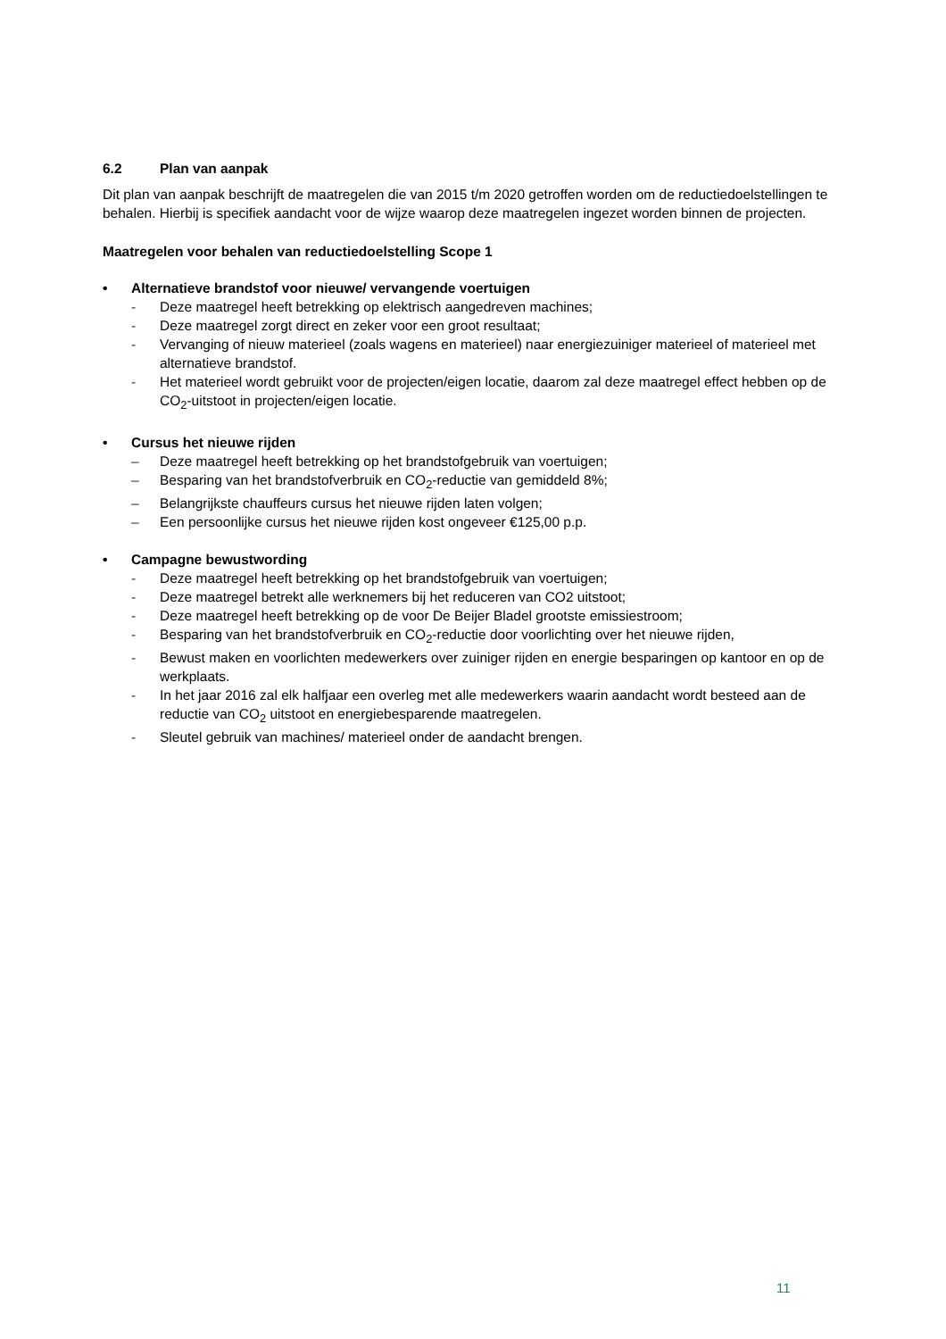6.2 Plan van aanpak
Dit plan van aanpak beschrijft de maatregelen die van 2015 t/m 2020 getroffen worden om de reductiedoelstellingen te behalen. Hierbij is specifiek aandacht voor de wijze waarop deze maatregelen ingezet worden binnen de projecten.
Maatregelen voor behalen van reductiedoelstelling Scope 1
• Alternatieve brandstof voor nieuwe/ vervangende voertuigen
- Deze maatregel heeft betrekking op elektrisch aangedreven machines;
- Deze maatregel zorgt direct en zeker voor een groot resultaat;
- Vervanging of nieuw materieel (zoals wagens en materieel) naar energiezuiniger materieel of materieel met alternatieve brandstof.
- Het materieel wordt gebruikt voor de projecten/eigen locatie, daarom zal deze maatregel effect hebben op de CO<sub>2</sub>-uitstoot in projecten/eigen locatie.
• Cursus het nieuwe rijden
– Deze maatregel heeft betrekking op het brandstofgebruik van voertuigen;
– Besparing van het brandstofverbruik en CO<sub>2</sub>-reductie van gemiddeld 8%;
– Belangrijkste chauffeurs cursus het nieuwe rijden laten volgen;
– Een persoonlijke cursus het nieuwe rijden kost ongeveer €125,00 p.p.
• Campagne bewustwording
- Deze maatregel heeft betrekking op het brandstofgebruik van voertuigen;
- Deze maatregel betrekt alle werknemers bij het reduceren van CO2 uitstoot;
- Deze maatregel heeft betrekking op de voor De Beijer Bladel grootste emissiestroom;
- Besparing van het brandstofverbruik en CO<sub>2</sub>-reductie door voorlichting over het nieuwe rijden,
- Bewust maken en voorlichten medewerkers over zuiniger rijden en energie besparingen op kantoor en op de werkplaats.
- In het jaar 2016 zal elk halfjaar een overleg met alle medewerkers waarin aandacht wordt besteed aan de reductie van CO<sub>2</sub> uitstoot en energiebesparende maatregelen.
- Sleutel gebruik van machines/ materieel onder de aandacht brengen.
11